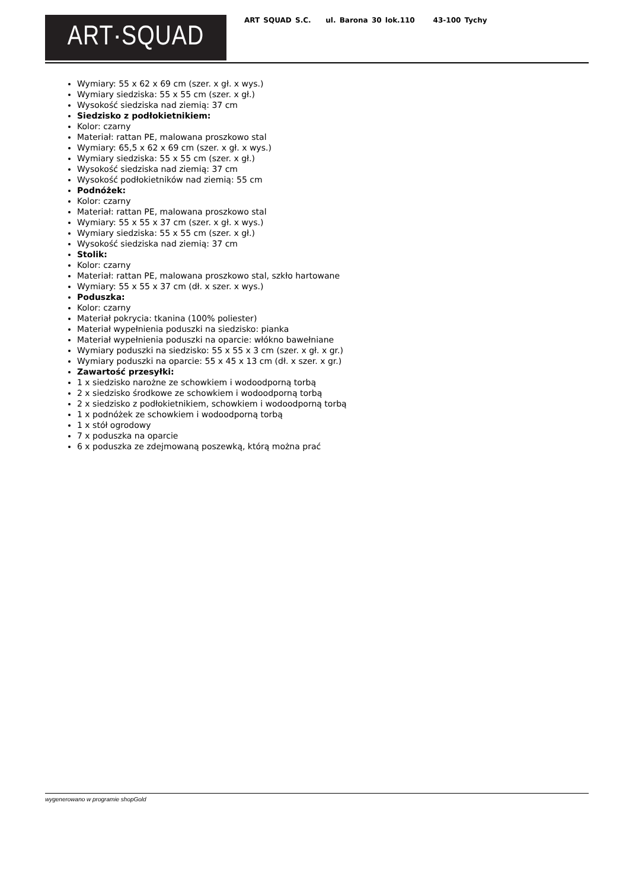ART·SQUAD
ART SQUAD S.C. ul. Barona 30 lok.110 43-100 Tychy
Wymiary: 55 x 62 x 69 cm (szer. x gł. x wys.)
Wymiary siedziska: 55 x 55 cm (szer. x gł.)
Wysokość siedziska nad ziemią: 37 cm
Siedzisko z podłokietnikiem:
Kolor: czarny
Materiał: rattan PE, malowana proszkowo stal
Wymiary: 65,5 x 62 x 69 cm (szer. x gł. x wys.)
Wymiary siedziska: 55 x 55 cm (szer. x gł.)
Wysokość siedziska nad ziemią: 37 cm
Wysokość podłokietników nad ziemią: 55 cm
Podnóżek:
Kolor: czarny
Materiał: rattan PE, malowana proszkowo stal
Wymiary: 55 x 55 x 37 cm (szer. x gł. x wys.)
Wymiary siedziska: 55 x 55 cm (szer. x gł.)
Wysokość siedziska nad ziemią: 37 cm
Stolik:
Kolor: czarny
Materiał: rattan PE, malowana proszkowo stal, szkło hartowane
Wymiary: 55 x 55 x 37 cm (dł. x szer. x wys.)
Poduszka:
Kolor: czarny
Materiał pokrycia: tkanina (100% poliester)
Materiał wypełnienia poduszki na siedzisko: pianka
Materiał wypełnienia poduszki na oparcie: włókno bawełniane
Wymiary poduszki na siedzisko: 55 x 55 x 3 cm (szer. x gł. x gr.)
Wymiary poduszki na oparcie: 55 x 45 x 13 cm (dł. x szer. x gr.)
Zawartość przesyłki:
1 x siedzisko narożne ze schowkiem i wodoodporną torbą
2 x siedzisko środkowe ze schowkiem i wodoodporną torbą
2 x siedzisko z podłokietnikiem, schowkiem i wodoodporną torbą
1 x podnóżek ze schowkiem i wodoodporną torbą
1 x stół ogrodowy
7 x poduszka na oparcie
6 x poduszka ze zdejmowaną poszewką, którą można prać
wygenerowano w programie shopGold